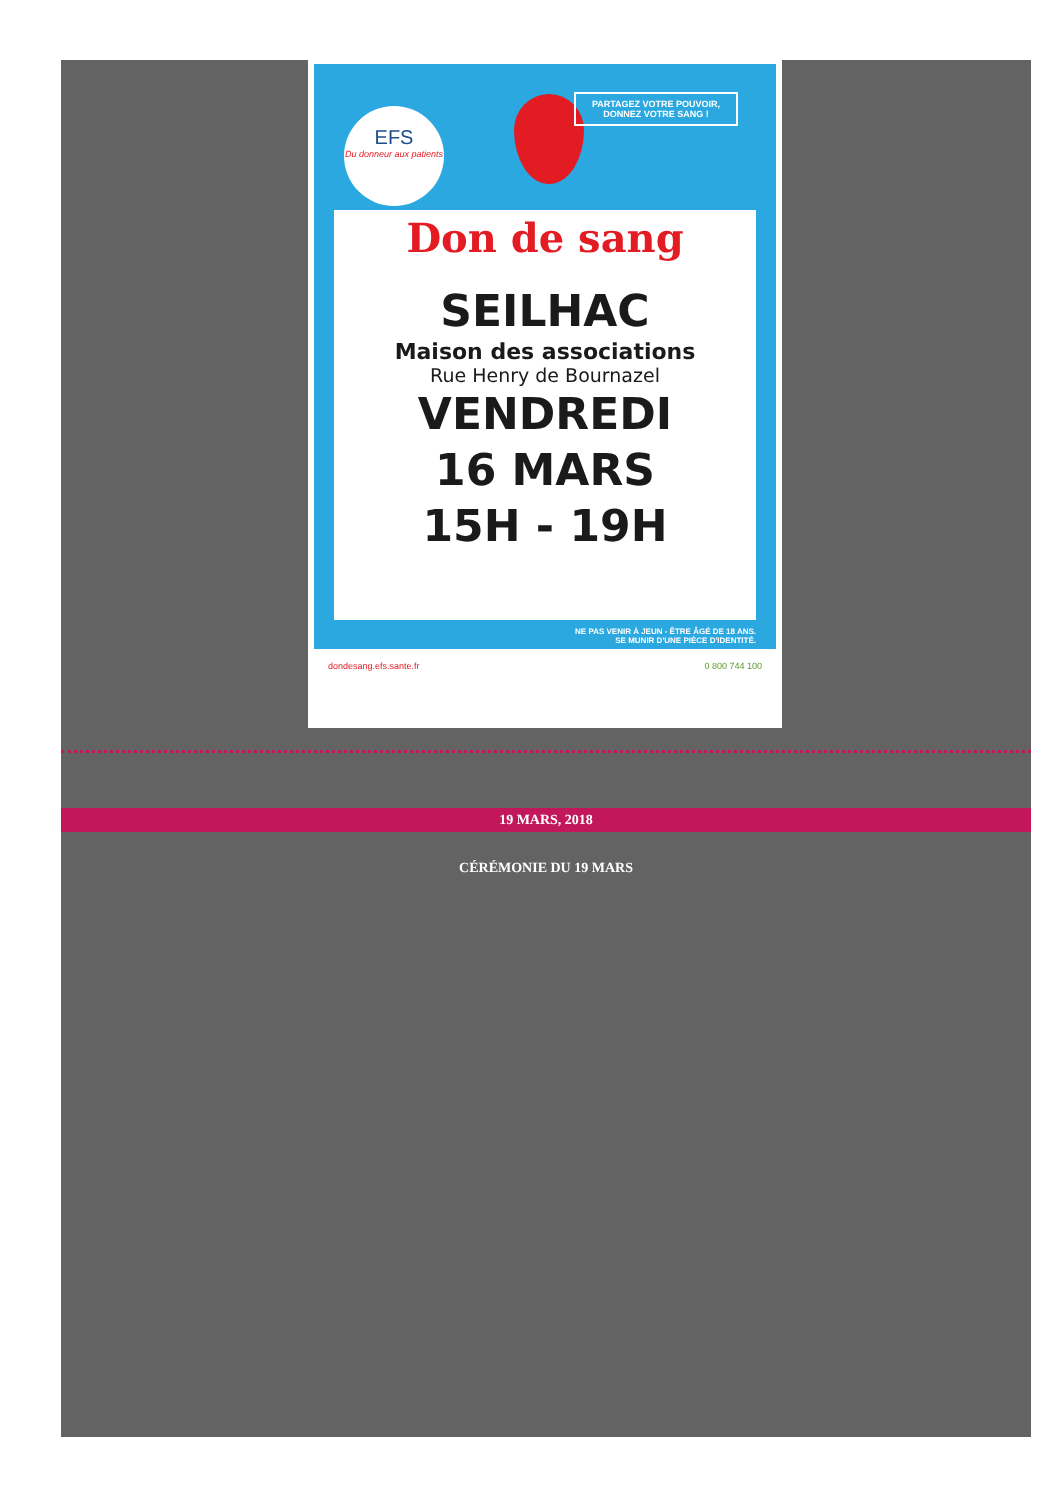EFS
Du donneur aux patients
PARTAGEZ VOTRE POUVOIR, DONNEZ VOTRE SANG !
Don de sang
SEILHAC
Maison des associations
Rue Henry de Bournazel
VENDREDI
16 MARS
15H - 19H
NE PAS VENIR À JEUN - ÊTRE ÂGÉ DE 18 ANS.
SE MUNIR D'UNE PIÈCE D'IDENTITÉ.
dondesang.efs.sante.fr 0 800 744 100
19 MARS, 2018
CÉRÉMONIE DU 19 MARS